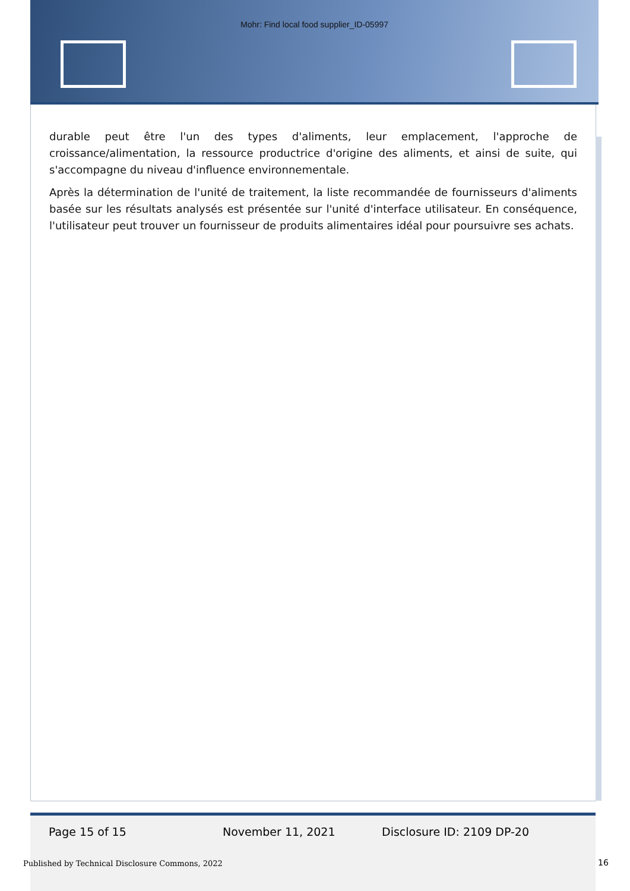Mohr: Find local food supplier_ID-05997
durable peut être l'un des types d'aliments, leur emplacement, l'approche de croissance/alimentation, la ressource productrice d'origine des aliments, et ainsi de suite, qui s'accompagne du niveau d'influence environnementale.
Après la détermination de l'unité de traitement, la liste recommandée de fournisseurs d'aliments basée sur les résultats analysés est présentée sur l'unité d'interface utilisateur. En conséquence, l'utilisateur peut trouver un fournisseur de produits alimentaires idéal pour poursuivre ses achats.
Page 15 of 15 November 11, 2021 Disclosure ID: 2109 DP-20
Published by Technical Disclosure Commons, 2022
16